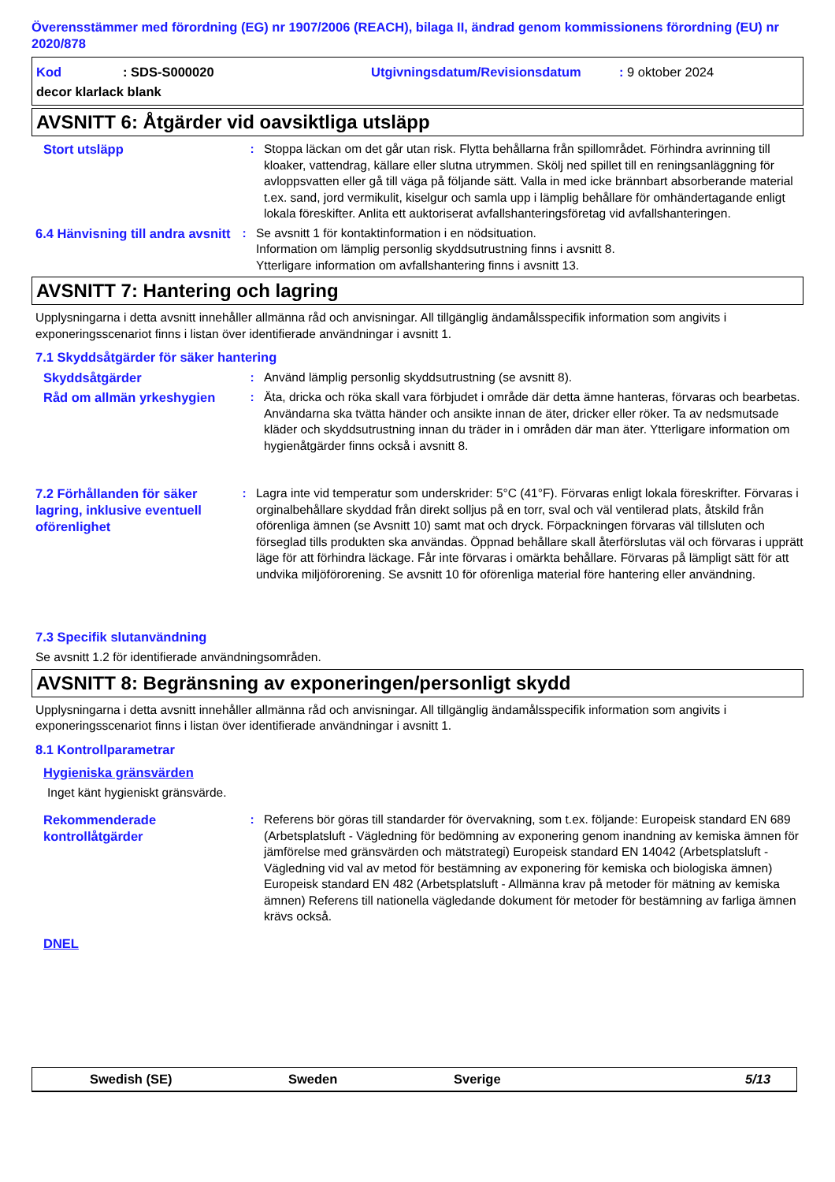Överensstämmer med förordning (EG) nr 1907/2006 (REACH), bilaga II, ändrad genom kommissionens förordning (EU) nr 2020/878
Kod: SDS-S000020 Utgivningsdatum/Revisionsdatum: 9 oktober 2024
decor klarlack blank
AVSNITT 6: Åtgärder vid oavsiktliga utsläpp
Stort utsläpp
: Stoppa läckan om det går utan risk. Flytta behållarna från spillområdet. Förhindra avrinning till kloaker, vattendrag, källare eller slutna utrymmen. Skölj ned spillet till en reningsanläggning för avloppsvatten eller gå till väga på följande sätt. Valla in med icke brännbart absorberande material t.ex. sand, jord vermikulit, kiselgur och samla upp i lämplig behållare för omhändertagande enligt lokala föreskifter. Anlita ett auktoriserat avfallshanteringsföretag vid avfallshanteringen.
6.4 Hänvisning till andra avsnitt
: Se avsnitt 1 för kontaktinformation i en nödsituation.
Information om lämplig personlig skyddsutrustning finns i avsnitt 8.
Ytterligare information om avfallshantering finns i avsnitt 13.
AVSNITT 7: Hantering och lagring
Upplysningarna i detta avsnitt innehåller allmänna råd och anvisningar. All tillgänglig ändamålsspecifik information som angivits i exponeringsscenariot finns i listan över identifierade användningar i avsnitt 1.
7.1 Skyddsåtgärder för säker hantering
Skyddsåtgärder
: Använd lämplig personlig skyddsutrustning (se avsnitt 8).
Råd om allmän yrkeshygien
: Äta, dricka och röka skall vara förbjudet i område där detta ämne hanteras, förvaras och bearbetas. Användarna ska tvätta händer och ansikte innan de äter, dricker eller röker. Ta av nedsmutsade kläder och skyddsutrustning innan du träder in i områden där man äter. Ytterligare information om hygienåtgärder finns också i avsnitt 8.
7.2 Förhållanden för säker lagring, inklusive eventuell oförenlighet
: Lagra inte vid temperatur som underskrider: 5°C (41°F). Förvaras enligt lokala föreskrifter. Förvaras i orginalbehållare skyddad från direkt solljus på en torr, sval och väl ventilerad plats, åtskild från oförenliga ämnen (se Avsnitt 10) samt mat och dryck. Förpackningen förvaras väl tillsluten och förseglad tills produkten ska användas. Öppnad behållare skall återförslutas väl och förvaras i upprätt läge för att förhindra läckage. Får inte förvaras i omärkta behållare. Förvaras på lämpligt sätt för att undvika miljöförorening. Se avsnitt 10 för oförenliga material före hantering eller användning.
7.3 Specifik slutanvändning
Se avsnitt 1.2 för identifierade användningsområden.
AVSNITT 8: Begränsning av exponeringen/personligt skydd
Upplysningarna i detta avsnitt innehåller allmänna råd och anvisningar. All tillgänglig ändamålsspecifik information som angivits i exponeringsscenariot finns i listan över identifierade användningar i avsnitt 1.
8.1 Kontrollparametrar
Hygieniska gränsvärden
Inget känt hygieniskt gränsvärde.
Rekommenderade kontrollåtgärder
: Referens bör göras till standarder för övervakning, som t.ex. följande: Europeisk standard EN 689 (Arbetsplatsluft - Vägledning för bedömning av exponering genom inandning av kemiska ämnen för jämförelse med gränsvärden och mätstrategi) Europeisk standard EN 14042 (Arbetsplatsluft - Vägledning vid val av metod för bestämning av exponering för kemiska och biologiska ämnen) Europeisk standard EN 482 (Arbetsplatsluft - Allmänna krav på metoder för mätning av kemiska ämnen) Referens till nationella vägledande dokument för metoder för bestämning av farliga ämnen krävs också.
DNEL
Swedish (SE) Sweden Sverige 5/13